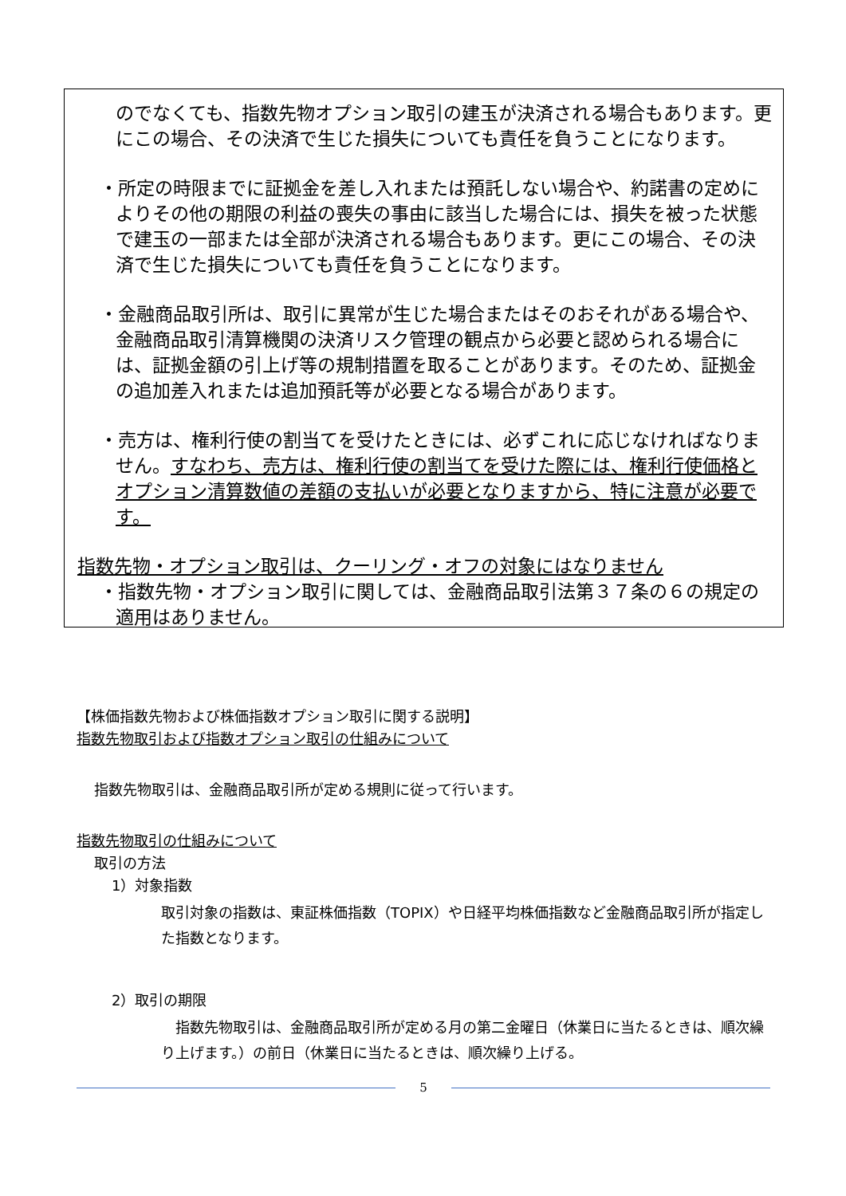のでなくても、指数先物オプション取引の建玉が決済される場合もあります。更にこの場合、その決済で生じた損失についても責任を負うことになります。
・所定の時限までに証拠金を差し入れまたは預託しない場合や、約諾書の定めによりその他の期限の利益の喪失の事由に該当した場合には、損失を被った状態で建玉の一部または全部が決済される場合もあります。更にこの場合、その決済で生じた損失についても責任を負うことになります。
・金融商品取引所は、取引に異常が生じた場合またはそのおそれがある場合や、金融商品取引清算機関の決済リスク管理の観点から必要と認められる場合には、証拠金額の引上げ等の規制措置を取ることがあります。そのため、証拠金の追加差入れまたは追加預託等が必要となる場合があります。
・売方は、権利行使の割当てを受けたときには、必ずこれに応じなければなりません。すなわち、売方は、権利行使の割当てを受けた際には、権利行使価格とオプション清算数値の差額の支払いが必要となりますから、特に注意が必要です。
指数先物・オプション取引は、クーリング・オフの対象にはなりません
・指数先物・オプション取引に関しては、金融商品取引法第３７条の６の規定の適用はありません。
【株価指数先物および株価指数オプション取引に関する説明】
指数先物取引および指数オプション取引の仕組みについて
指数先物取引は、金融商品取引所が定める規則に従って行います。
指数先物取引の仕組みについて
取引の方法
1）対象指数
取引対象の指数は、東証株価指数（TOPIX）や日経平均株価指数など金融商品取引所が指定した指数となります。
2）取引の期限
　指数先物取引は、金融商品取引所が定める月の第二金曜日（休業日に当たるときは、順次繰り上げます。）の前日（休業日に当たるときは、順次繰り上げる。
5